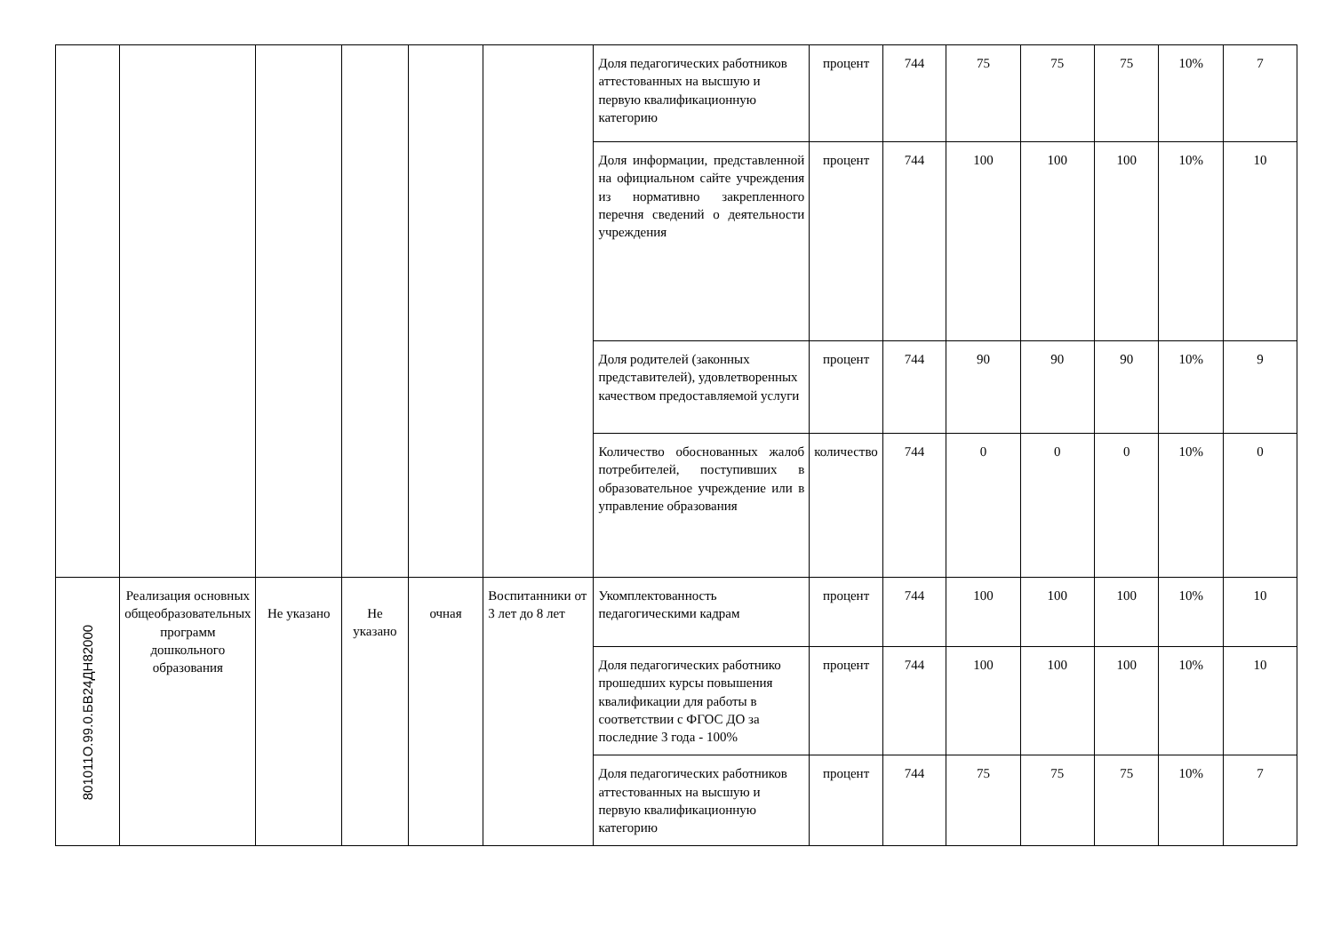| | | | | | | Доля педагогических работников аттестованных на высшую и первую квалификационную категорию | процент | 744 | 75 | 75 | 75 | 10% | 7 |
| | | | | | | Доля информации, представленной на официальном сайте учреждения из нормативно закрепленного перечня сведений о деятельности учреждения | процент | 744 | 100 | 100 | 100 | 10% | 10 |
| | | | | | | Доля родителей (законных представителей), удовлетворенных качеством предоставляемой услуги | процент | 744 | 90 | 90 | 90 | 10% | 9 |
| | | | | | | Количество обоснованных жалоб потребителей, поступивших в образовательное учреждение или в управление образования | количество | 744 | 0 | 0 | 0 | 10% | 0 |
| 801011О.99.0.БВ24ДН82000 | Реализация основных общеобразовательных программ дошкольного образования | Не указано | Не указано | очная | Воспитанники от 3 лет до 8 лет | Укомплектованность педагогическими кадрам | процент | 744 | 100 | 100 | 100 | 10% | 10 |
| | | | | | | Доля педагогических работнико прошедших курсы повышения квалификации для работы в соответствии с ФГОС ДО за последние 3 года - 100% | процент | 744 | 100 | 100 | 100 | 10% | 10 |
| | | | | | | Доля педагогических работников аттестованных на высшую и первую квалификационную категорию | процент | 744 | 75 | 75 | 75 | 10% | 7 |